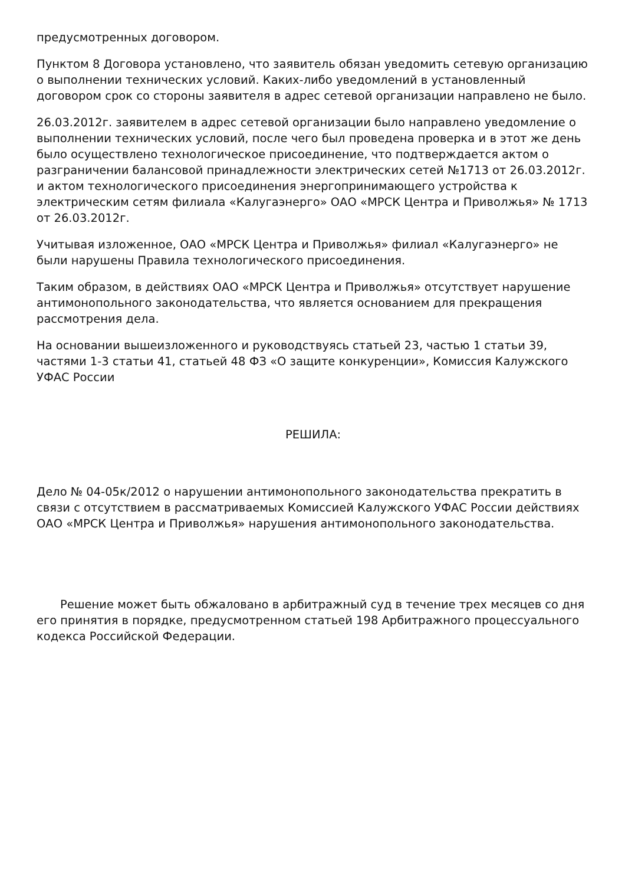предусмотренных договором.
Пунктом 8 Договора установлено, что заявитель обязан уведомить сетевую организацию о выполнении технических условий. Каких-либо уведомлений в установленный договором срок со стороны заявителя в адрес сетевой организации направлено не было.
26.03.2012г. заявителем в адрес сетевой организации было направлено уведомление о выполнении технических условий, после чего был проведена проверка и в этот же день было осуществлено технологическое присоединение, что подтверждается актом о разграничении балансовой принадлежности электрических сетей №1713 от 26.03.2012г. и актом технологического присоединения энергопринимающего устройства к электрическим сетям филиала «Калугаэнерго» ОАО «МРСК Центра и Приволжья» № 1713 от 26.03.2012г.
Учитывая изложенное, ОАО «МРСК Центра и Приволжья» филиал «Калугаэнерго» не были нарушены Правила технологического присоединения.
Таким образом, в действиях ОАО «МРСК Центра и Приволжья» отсутствует нарушение антимонопольного законодательства, что является основанием для прекращения рассмотрения дела.
На основании вышеизложенного и руководствуясь статьей 23, частью 1 статьи 39, частями 1-3 статьи 41, статьей 48 ФЗ «О защите конкуренции», Комиссия Калужского УФАС России
РЕШИЛА:
Дело № 04-05к/2012 о нарушении антимонопольного законодательства прекратить в связи с отсутствием в рассматриваемых Комиссией Калужского УФАС России действиях ОАО «МРСК Центра и Приволжья» нарушения антимонопольного законодательства.
Решение может быть обжаловано в арбитражный суд в течение трех месяцев со дня его принятия в порядке, предусмотренном статьей 198 Арбитражного процессуального кодекса Российской Федерации.